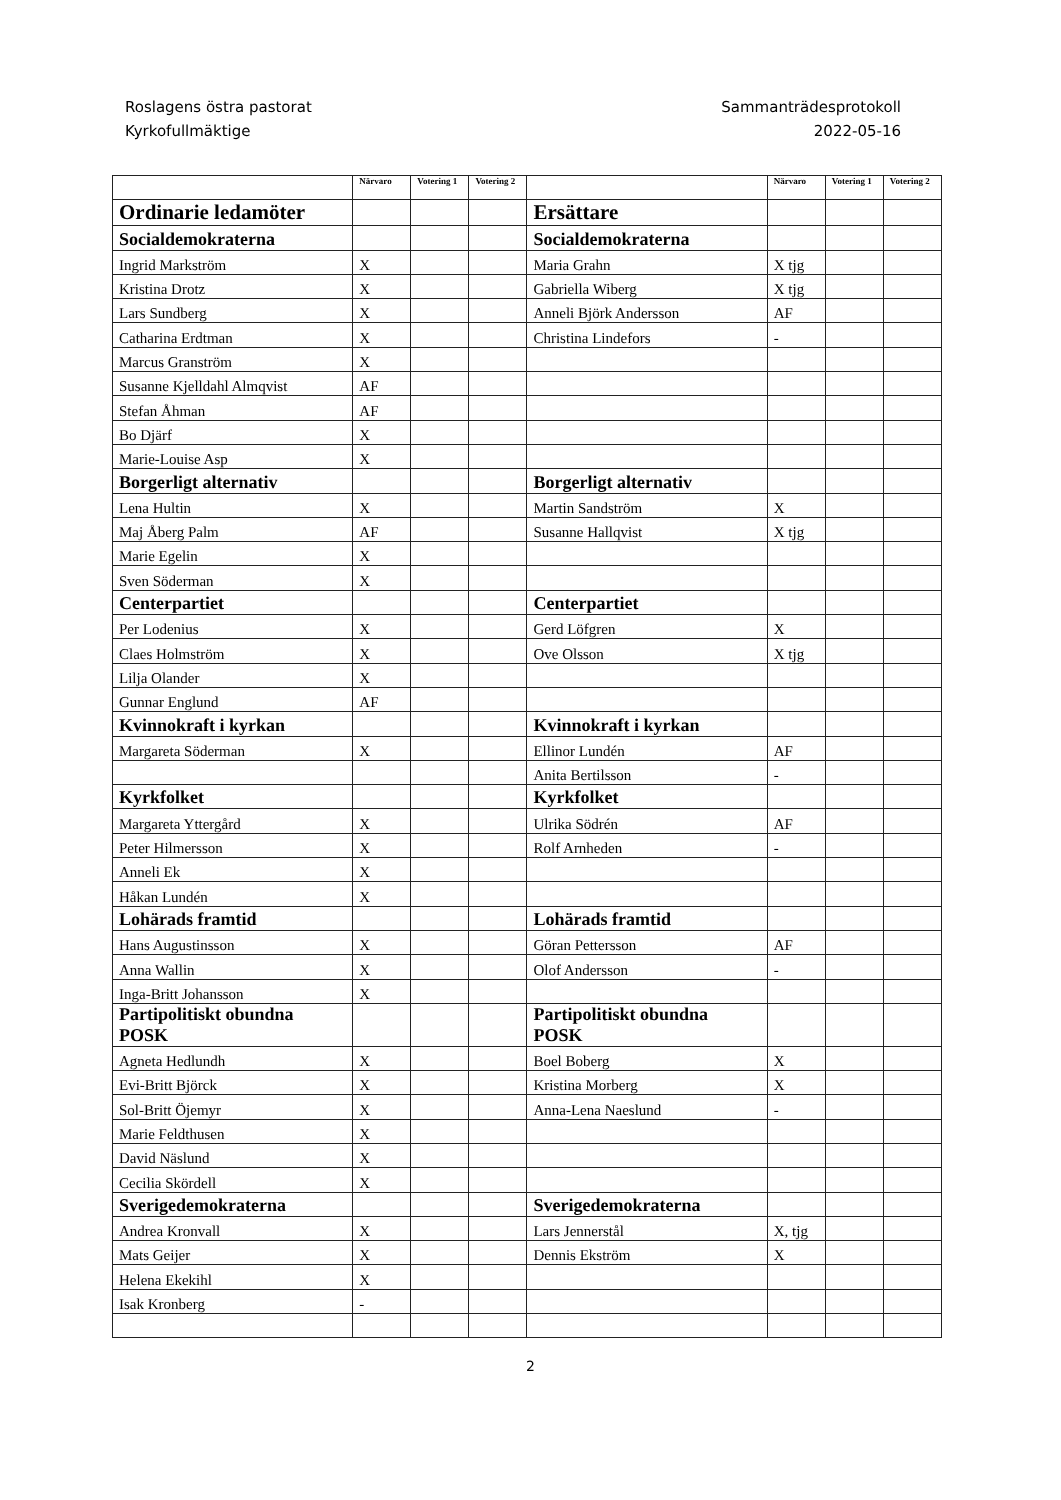Roslagens östra pastorat
Kyrkofullmäktige
Sammanträdesprotokoll
2022-05-16
| | Närvaro | Votering 1 | Votering 2 | | Närvaro | Votering 1 | Votering 2 |
| --- | --- | --- | --- | --- | --- | --- | --- |
| Ordinarie ledamöter | | | | Ersättare | | | |
| Socialdemokraterna | | | | Socialdemokraterna | | | |
| Ingrid Markström | X | | | Maria Grahn | X tjg | | |
| Kristina Drotz | X | | | Gabriella Wiberg | X tjg | | |
| Lars Sundberg | X | | | Anneli Björk Andersson | AF | | |
| Catharina Erdtman | X | | | Christina Lindefors | - | | |
| Marcus Granström | X | | | | | | |
| Susanne Kjelldahl Almqvist | AF | | | | | | |
| Stefan Åhman | AF | | | | | | |
| Bo Djärf | X | | | | | | |
| Marie-Louise Asp | X | | | | | | |
| Borgerligt alternativ | | | | Borgerligt alternativ | | | |
| Lena Hultin | X | | | Martin Sandström | X | | |
| Maj Åberg Palm | AF | | | Susanne Hallqvist | X tjg | | |
| Marie Egelin | X | | | | | | |
| Sven Söderman | X | | | | | | |
| Centerpartiet | | | | Centerpartiet | | | |
| Per Lodenius | X | | | Gerd Löfgren | X | | |
| Claes Holmström | X | | | Ove Olsson | X tjg | | |
| Lilja Olander | X | | | | | | |
| Gunnar Englund | AF | | | | | | |
| Kvinnokraft i kyrkan | | | | Kvinnokraft i kyrkan | | | |
| Margareta Söderman | X | | | Ellinor Lundén | AF | | |
| | | | | Anita Bertilsson | - | | |
| Kyrkfolket | | | | Kyrkfolket | | | |
| Margareta Yttergård | X | | | Ulrika Södrén | AF | | |
| Peter Hilmersson | X | | | Rolf Arnheden | - | | |
| Anneli Ek | X | | | | | | |
| Håkan Lundén | X | | | | | | |
| Lohärads framtid | | | | Lohärads framtid | | | |
| Hans Augustinsson | X | | | Göran Pettersson | AF | | |
| Anna Wallin | X | | | Olof Andersson | - | | |
| Inga-Britt Johansson | X | | | | | | |
| Partipolitiskt obundna POSK | | | | Partipolitiskt obundna POSK | | | |
| Agneta Hedlundh | X | | | Boel Boberg | X | | |
| Evi-Britt Björck | X | | | Kristina Morberg | X | | |
| Sol-Britt Öjemyr | X | | | Anna-Lena Naeslund | - | | |
| Marie Feldthusen | X | | | | | | |
| David Näslund | X | | | | | | |
| Cecilia Skördell | X | | | | | | |
| Sverigedemokraterna | | | | Sverigedemokraterna | | | |
| Andrea Kronvall | X | | | Lars Jennerstål | X, tjg | | |
| Mats Geijer | X | | | Dennis Ekström | X | | |
| Helena Ekekihl | X | | | | | | |
| Isak Kronberg | - | | | | | | |
2